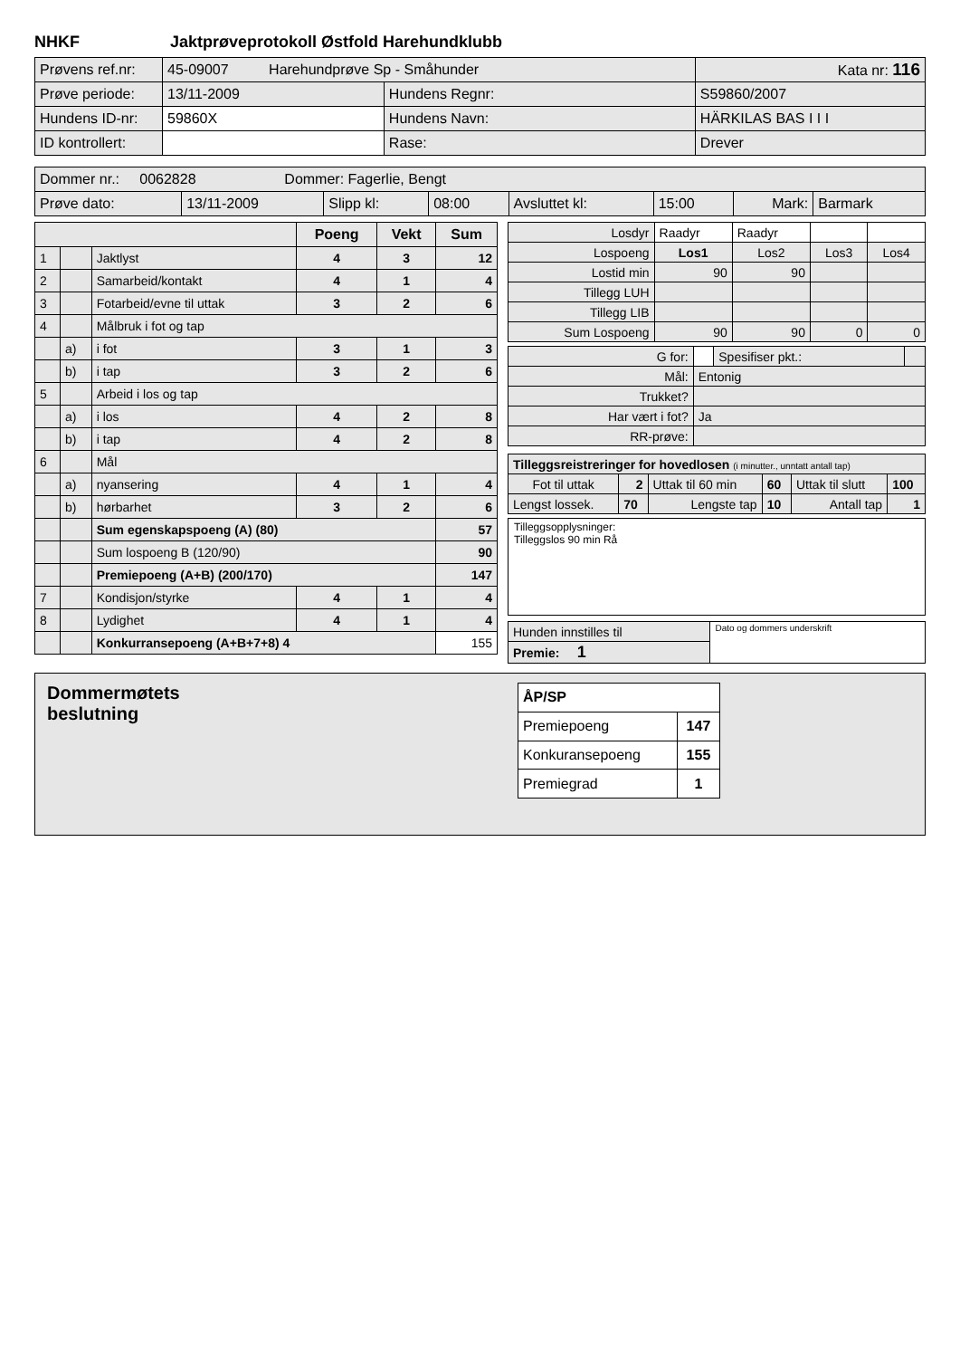NHKF Jaktprøveprotokoll Østfold Harehundklubb
| Prøvens ref.nr: | 45-09007 Harehundprøve Sp - Småhunder | | Kata nr: 116 |
| Prøve periode: | 13/11-2009 | Hundens Regnr: | S59860/2007 |
| Hundens ID-nr: | 59860X | Hundens Navn: | HÄRKILAS BAS I I I |
| ID kontrollert: | | Rase: | Drever |
| Dommer nr.: 0062828 Dommer: Fagerlie, Bengt | | | | | | | |
| Prøve dato: | 13/11-2009 | Slipp kl: | 08:00 | Avsluttet kl: | 15:00 | Mark: | Barmark |
| | | | Poeng | Vekt | Sum |
| 1 | | Jaktlyst | 4 | 3 | 12 |
| 2 | | Samarbeid/kontakt | 4 | 1 | 4 |
| 3 | | Fotarbeid/evne til uttak | 3 | 2 | 6 |
| 4 | | Målbruk i fot og tap | | | |
| | a) | i fot | 3 | 1 | 3 |
| | b) | i tap | 3 | 2 | 6 |
| 5 | | Arbeid i los og tap | | | |
| | a) | i los | 4 | 2 | 8 |
| | b) | i tap | 4 | 2 | 8 |
| 6 | | Mål | | | |
| | a) | nyansering | 4 | 1 | 4 |
| | b) | hørbarhet | 3 | 2 | 6 |
| | | Sum egenskapspoeng (A) (80) | | | 57 |
| | | Sum lospoeng B (120/90) | | | 90 |
| | | Premiepoeng (A+B) (200/170) | | | 147 |
| 7 | | Kondisjon/styrke | 4 | 1 | 4 |
| 8 | | Lydighet | 4 | 1 | 4 |
| | | Konkurransepoeng (A+B+7+8) 4 | | | 155 |
| Losdyr | Raadyr | Raadyr | | |
| Lospoeng | Los1 | Los2 | Los3 | Los4 |
| Lostid min | 90 | 90 | | |
| Tillegg LUH | | | | |
| Tillegg LIB | | | | |
| Sum Lospoeng | 90 | 90 | 0 | 0 |
| G for: | | Spesifiser pkt.: | |
| Mål: | Entonig | | |
| Trukket? | | | |
| Har vært i fot? | Ja | | |
| RR-prøve: | | | |
| Tilleggsreistreringer for hovedlosen (i minutter., unntatt antall tap) | | | | | |
| Fot til uttak | 2 | Uttak til 60 min | 60 | Uttak til slutt | 100 |
| Lengst lossek. | 70 | Lengste tap | 10 | Antall tap | 1 |
Tilleggsopplysninger:
Tilleggslos 90 min Rå
| Hunden innstilles til | Dato og dommers underskrift |
| Premie: 1 | |
Dommermøtets
beslutning
| ÅP/SP | |
| Premiepoeng | 147 |
| Konkuransepoeng | 155 |
| Premiegrad | 1 |